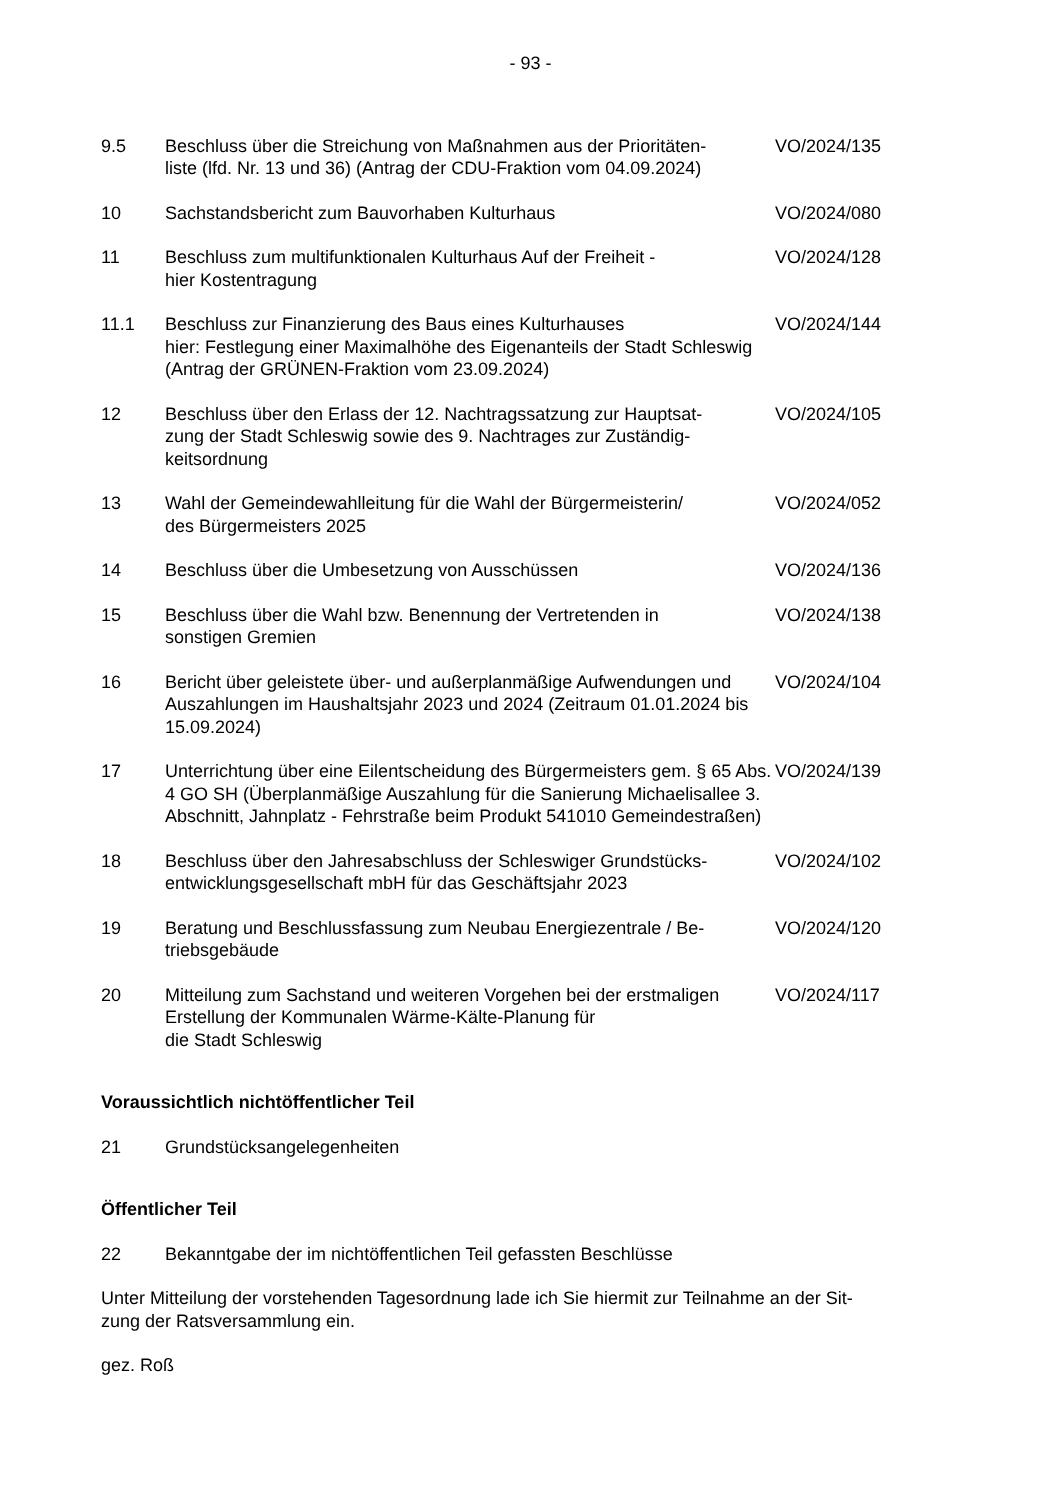- 93 -
9.5 Beschluss über die Streichung von Maßnahmen aus der Prioritäten-
liste (lfd. Nr. 13 und 36) (Antrag der CDU-Fraktion vom 04.09.2024)
VO/2024/135
10 Sachstandsbericht zum Bauvorhaben Kulturhaus VO/2024/080
11 Beschluss zum multifunktionalen Kulturhaus Auf der Freiheit -
hier Kostentragung
VO/2024/128
11.1 Beschluss zur Finanzierung des Baus eines Kulturhauses
hier: Festlegung einer Maximalhöhe des Eigenanteils der Stadt Schleswig (Antrag der GRÜNEN-Fraktion vom 23.09.2024)
VO/2024/144
12 Beschluss über den Erlass der 12. Nachtragssatzung zur Hauptsat-
zung der Stadt Schleswig sowie des 9. Nachtrages zur Zuständig-
keitsordnung
VO/2024/105
13 Wahl der Gemeindewahlleitung für die Wahl der Bürgermeisterin/
des Bürgermeisters 2025
VO/2024/052
14 Beschluss über die Umbesetzung von Ausschüssen VO/2024/136
15 Beschluss über die Wahl bzw. Benennung der Vertretenden in
sonstigen Gremien
VO/2024/138
16 Bericht über geleistete über- und außerplanmäßige Aufwendungen und Auszahlungen im Haushaltsjahr 2023 und 2024 (Zeitraum 01.01.2024 bis 15.09.2024)
VO/2024/104
17 Unterrichtung über eine Eilentscheidung des Bürgermeisters gem. § 65 Abs. 4 GO SH (Überplanmäßige Auszahlung für die Sanierung Michaelisallee 3. Abschnitt, Jahnplatz - Fehrstraße beim Produkt 541010 Gemeindestraßen)
VO/2024/139
18 Beschluss über den Jahresabschluss der Schleswiger Grundstücks-
entwicklungsgesellschaft mbH für das Geschäftsjahr 2023
VO/2024/102
19 Beratung und Beschlussfassung zum Neubau Energiezentrale / Be-
triebsgebäude
VO/2024/120
20 Mitteilung zum Sachstand und weiteren Vorgehen bei der erstmaligen Erstellung der Kommunalen Wärme-Kälte-Planung für
die Stadt Schleswig
VO/2024/117
Voraussichtlich nichtöffentlicher Teil
21 Grundstücksangelegenheiten
Öffentlicher Teil
22 Bekanntgabe der im nichtöffentlichen Teil gefassten Beschlüsse
Unter Mitteilung der vorstehenden Tagesordnung lade ich Sie hiermit zur Teilnahme an der Sit-
zung der Ratsversammlung ein.
gez. Roß